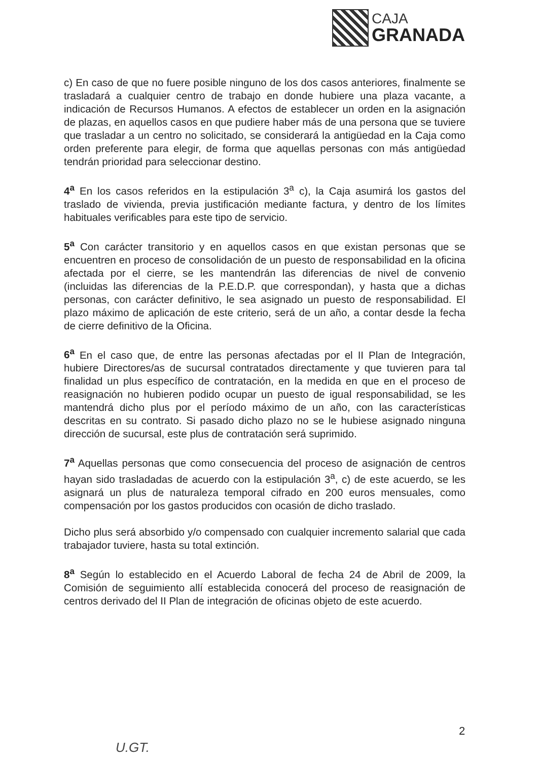CAJA
GRANADA
c) En caso de que no fuere posible ninguno de los dos casos anteriores, finalmente se trasladará a cualquier centro de trabajo en donde hubiere una plaza vacante, a indicación de Recursos Humanos. A efectos de establecer un orden en la asignación de plazas, en aquellos casos en que pudiere haber más de una persona que se tuviere que trasladar a un centro no solicitado, se considerará la antigüedad en la Caja como orden preferente para elegir, de forma que aquellas personas con más antigüedad tendrán prioridad para seleccionar destino.
4<sup>a</sup> En los casos referidos en la estipulación 3<sup>a</sup> c), la Caja asumirá los gastos del traslado de vivienda, previa justificación mediante factura, y dentro de los límites habituales verificables para este tipo de servicio.
5<sup>a</sup> Con carácter transitorio y en aquellos casos en que existan personas que se encuentren en proceso de consolidación de un puesto de responsabilidad en la oficina afectada por el cierre, se les mantendrán las diferencias de nivel de convenio (incluidas las diferencias de la P.E.D.P. que correspondan), y hasta que a dichas personas, con carácter definitivo, le sea asignado un puesto de responsabilidad. El plazo máximo de aplicación de este criterio, será de un año, a contar desde la fecha de cierre definitivo de la Oficina.
6<sup>a</sup> En el caso que, de entre las personas afectadas por el II Plan de Integración, hubiere Directores/as de sucursal contratados directamente y que tuvieren para tal finalidad un plus específico de contratación, en la medida en que en el proceso de reasignación no hubieren podido ocupar un puesto de igual responsabilidad, se les mantendrá dicho plus por el período máximo de un año, con las características descritas en su contrato. Si pasado dicho plazo no se le hubiese asignado ninguna dirección de sucursal, este plus de contratación será suprimido.
7<sup>a</sup> Aquellas personas que como consecuencia del proceso de asignación de centros hayan sido trasladadas de acuerdo con la estipulación 3<sup>a</sup>, c) de este acuerdo, se les asignará un plus de naturaleza temporal cifrado en 200 euros mensuales, como compensación por los gastos producidos con ocasión de dicho traslado.
Dicho plus será absorbido y/o compensado con cualquier incremento salarial que cada trabajador tuviere, hasta su total extinción.
8<sup>a</sup> Según lo establecido en el Acuerdo Laboral de fecha 24 de Abril de 2009, la Comisión de seguimiento allí establecida conocerá del proceso de reasignación de centros derivado del II Plan de integración de oficinas objeto de este acuerdo.
2
U.GT.